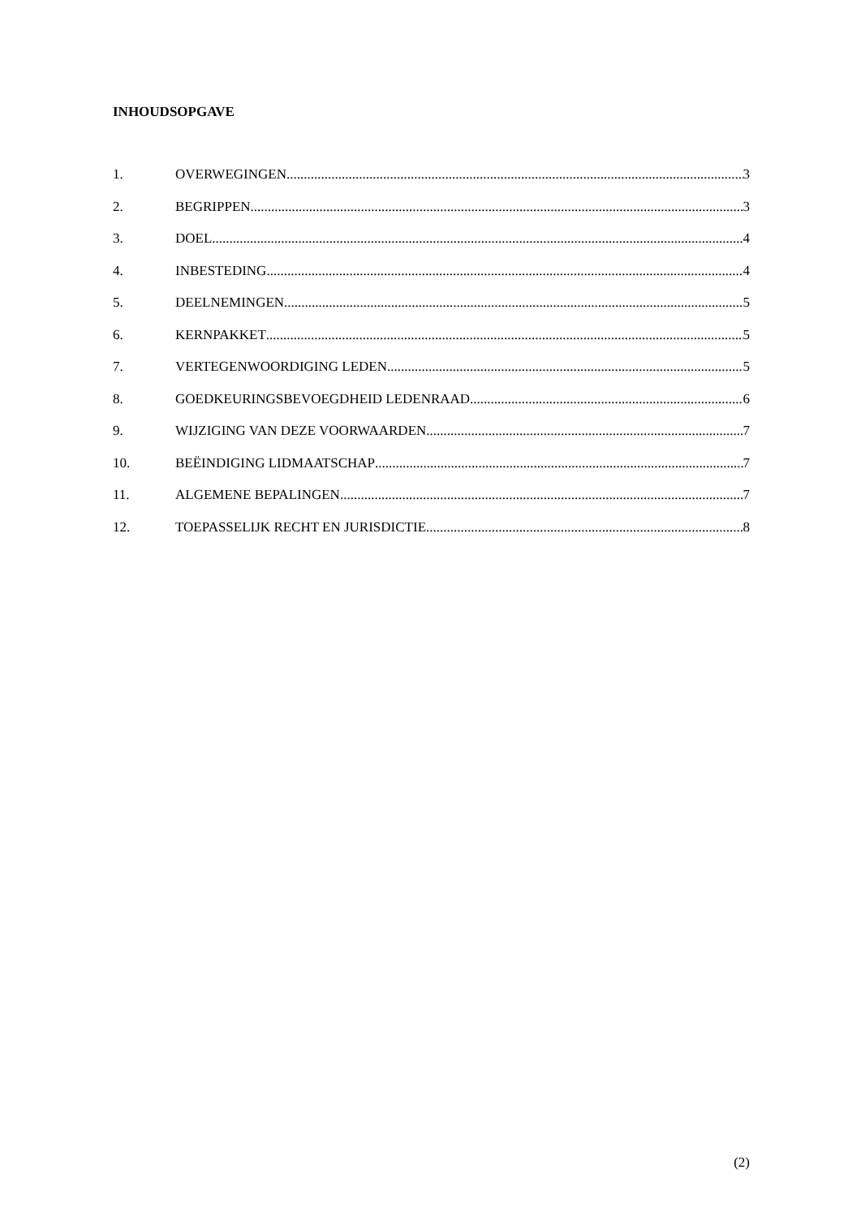INHOUDSOPGAVE
1. OVERWEGINGEN 3
2. BEGRIPPEN 3
3. DOEL 4
4. INBESTEDING 4
5. DEELNEMINGEN 5
6. KERNPAKKET 5
7. VERTEGENWOORDIGING LEDEN 5
8. GOEDKEURINGSBEVOEGDHEID LEDENRAAD 6
9. WIJZIGING VAN DEZE VOORWAARDEN 7
10. BEËINDIGING LIDMAATSCHAP 7
11. ALGEMENE BEPALINGEN 7
12. TOEPASSELIJK RECHT EN JURISDICTIE 8
(2)